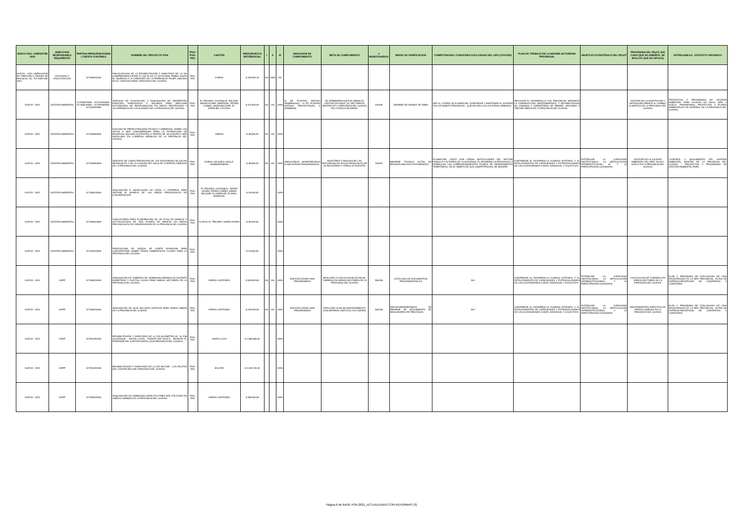| NUEVO 2021 / ARRASTRE 2020 | DIRECCIÓN RESPONSABLE REQUIRENTE | PARTIDA PRESUPUESTARIA / CUENTA CONTABLE | NOMBRE DEL PROYECTO POA | POA / POA-PAC | CANTÓN | PRESUPUESTO REFERENCIAL | I | II | III | INDICADOR DE CUMPLIMIENTO | META DE CUMPLIMIENTO | # BENEFICIARIOS | MEDIO DE VERIFICACION | COMPETENCIAS / FUNCIONES EXCLUSIVAS DEL GPG (COOTAD) | PLAN DE TRABAJO DE LA MAXIMA AUTORIDAD PROVINCIAL | OBJETIVO ESTRATÉGICO DEL PDyOT | PROGRAMA DEL PDyOT (EN CASO QUE NO AMERITE, SE INCLUYE QUE NO APLICA) | ENTREGABLES - ESTATUTO ORGÁNICO |
| --- | --- | --- | --- | --- | --- | --- | --- | --- | --- | --- | --- | --- | --- | --- | --- | --- | --- | --- |
| NUEVO - 2021 UNIFICACION DE DIRECION A TRAVES DE Resolución No. PG-SGR-028-2021 | ESTUDIOS Y FISCALIZACION | 417306040100 | FISCALIZACION DE LA REHABILITACIÓN Y ASFALTADO DE LA VÍA COMPRENDIDA DESDE EL KM 20 DE LA VÍA DURAN TAMBO HASTA EL INGRESO A LA CABECERA DE LA PARROQUIA TAURA UBICADA EN EL CANTÓN DURAN, PROVINCIA DEL GUAYAS. | POA - PAC | DURAN | $ 155.692,18 | 0% | 100% | 0% | | | | | | | | | |
| NUEVO - 2021 | GESTIÓN AMBIENTAL | 417306070000 - 417315150000 - 417308140000 - 417302360000 - 417302020000 | SERVICIO DE PLANTACION Y ADQUISICION DE DIFERENTES ESPECIES FORESTALES E INSUMOS PARA IMPULSAR ACTIVIDADES DE RESTAURACION EN AREAS PROTEGIDAS Y VULNERABLES DE LOCALIDADES DE LA PROVINCIA DEL GUAYAS | POA - PAC | EL TRIUNFO, GUAYAQUIL, BALZAR, ISIDRO AYORA, NARANJAL, PEDRO CARBO, SIMÓN BOLÍVAR, EL EMPALME o PLAYAS | $ 210.600,00 | 0% | 0% | 100% | (# DE PLANTAS NATIVAS SEMBRADAS) / (# DE PLANTAS NATIVAS PROYECTADAS A SEMBRAR) | SE SEMBRARAN 6.875,00 ÁRBOLES NATIVOS EN ONCE (11) HECTÁREAS DENTRO DE LA PROVINCIA DEL GUAYAS EN LA ÉPOCA INVERNAL | 240400 | INFORME DE AVANCE DE OBRA | ART.42, LITERAL B) PLANIFICAR, CONSTRUIR Y MANTENER EL SISTEMA VIAL DE AMBITO PROVINCIAL , QUE NO INCLUYA LAS ZONAS URBANAS | IMPULSAR EL DESARROLLO VIAL PROVINCIAL MEDIANTE LA CONSRUCCION, MANTENIMIENTO, Y REHABILITACION DE CAMINOS Y CARRETERAS DE PRIMER, SEGUNDO Y TERCER ORDEN DE LA PROVINCIA DEL GUAYAS | | GESTIÓN DE LA ADAPTACIÓN Y MITIGACIÓN FRENTE AL CAMBIO CLIMÁTICO DE LA PROVINCIA DEL GUAYAS | PROYECTOS Y PROGRAMAS DE GESTIÓN AMBIENTAL PARA CALIDAD DE AGUA, AIRE Y SUELO. *PROGRAMAS, PROYECTOS Y PLANES AMBIENTALES EN GENERAL EN LA PROVINCIA DEL GUAYAS |
| NUEVO - 2021 | GESTIÓN AMBIENTAL | 417306050000 | ESTUDIO DE PREFACTIBILIDAD TÉCNICA Y AMBIENTAL SOBRE LOS SITIOS A SER CONSIDERADOS PARA LA EXTRACCIÓN DE RESIDUOS SÓLIDOS FLOTANTES A TRAVÉS DE UN EQUIPO A SER INSTALADO EN CUERPOS HÍDRICOS DE LA PROVINCIA DEL GUAYAS | POA - PAC | VARIOS | $ 38.000,00 | 0% | 0% | 100% | | | | | | | | | |
| NUEVO - 2021 | GESTIÓN AMBIENTAL | 417306090000 | SERVICIO DE CARACTERIZACIÓN DE LAS DESCARGAS DE AGUAS RESIDUALES Y DE LA CALIDAD DEL AGUA DE CUERPOS HÍDRICOS DE LA PROVINCIA DEL GUAYAS | POA - PAC | DURAN, MILAGRO, DAULE, SAMBORONDÓN | $ 38.000,00 | 0% | 0% | 100% | #INDUSTRIAS MONITOREADAS /# INDUSTRIAS PROGRAMADAS | MUESTREO Y ANÁLISIS DE LAS DESCARGAS DE AGUAS RESIDUALES DE 40 INDUSTRIAS Y OTRAS 10 FUENTES | 118190 | INFORME TECNICO ACTAS DE REUNION ARCHIVO FOTOGRÁFICO | PLANIFICAR, JUNTO CON OTRAS INSTITUCIONES DEL SECTOR PÚBLICO Y ACTORES DE LA SOCIEDAD, EL DESARROLLO PROVINCIAL Y FORMULAR LOS CORRESPONDIENTES PLANES DE ORDENAMIENTO TERRITORIAL, EN EL ÁMBITO DE SUS COMPETENCIAS, DE MANERA | CONTRIBUIR AL DESARROLLO HUMANO INTEGRAL Y AL FOTALECIMIENTO DE CAPACIDADES Y POTENCIALIDADES DE LOS GUAYASENSES A NIVEL INDIVIDUAL Y COLECTIVO | POTENCIAR LA CAPACIDAD INSTITUCIONAL, LA ARTICULACION INTERINSTITUCION AL Y LA PARTICIPACION CIUDADANA | GESTIÓN DE LA CALIDAD AMBIENTAL DEL AIRE, AGUA Y SUELO EN LA PROVINCIA DEL GUAYAS | *CONTROL Y SEGUIMIENTO DEL SISTEMA AMBIENTAL DENTRO DE LA PROVINCIA DEL GUAYAS. * PROYECTOS Y PROGRAMAS DE GESTIÓN AMBIENTAL PARA |
| NUEVO - 2021 | GESTIÓN AMBIENTAL | 417308110000 | ADQUISICIÓN E INSTALACIÓN DE HITOS Y LETREROS PARA APOYAR AL MANEJO DE LAS ÁREAS PROVINCIALES DE CONSERVACIÓN | POA - PAC | EL TRIUNFO, GUAYAQUIL, ISIDRO AYORA, PEDRO CARBO, SIMON BOLIVAR, EL EMPALME, PLAYAS, NARANJAL | $ 40.000,00 | | | 100% | | | | | | | | | |
| NUEVO - 2021 | GESTIÓN AMBIENTAL | 417306010000 | CONSULTORÍA PARA ELABORACIÓN DE UN PLAN DE MANEJO Y ACTUALIZACIÓN DE DOS PLANES DE MANEJO EN ÁREAS PROVINCIALES DE CONSERVACIÓN DE LA PROVINCIA DEL GUAYAS | POA - PAC | PLAYAS, EL TRIUNFO, ISIDRO AYORA | $ 35.000,00 | | | 100% | | | | | | | | | |
| NUEVO - 2021 | GESTIÓN AMBIENTAL | 417302220000 | PRODUCCIÓN DE VIDEOS DE CORTA DURACIÓN PARA CONCIENTIZAR SOBRE TEMAS AMBIENTALES CLAVES PARA LA PROVINCIA DEL GUAYAS | POA - PAC | | $ 10.000,00 | | | 100% | | | | | | | | | |
| NUEVO - 2021 | OOPP | 417308110000 | ADQUISICION DE TUBERIAS DE HORMIGON ARMADO DE DISTINTO DIAMETROS Y DUCTOS CAJON PARA VARIOS SECTORES EN LA PROVINCIA DEL GUAYAS | POA - PAC | VARIOS CANTONES | $ 500.000,00 | 0% | 0% | 100% | #KM EJECUTADO /#KM PROGRAMADO | REALIZAR LA COLOCACION DE 500 ML TUBERIAS EN VARIOS SECTORES DE LA PROVINCIA DEL GUAYAS | 565428 | CATÁLOGO DE DOCUMENTOS PROCEDIMENTALES | N/A | CONTRIBUIR AL DESARROLLO HUMANO INTEGRAL Y AL FOTALECIMIENTO DE CAPACIDADES Y POTENCIALIDADES DE LOS GUAYASENSES A NIVEL INDIVIDUAL Y COLECTIVO | POTENCIAR LA CAPACIDAD INSTITUCIONAL, LA ARTICULACIÓN INTERINSTITUCIONAL Y LA PARTICIPACIÓN CIUDADANA | COLOCACION DE TUBERIAS EN VARIOS SECTORES DE LA PROVINCIA DEL GUAYAS | PLAN Y PROGRAMA DE EVALUACION DE VIAS REGISTRADAS EN LA RED PROVINCIAL. ACTAS DE ENTREGA-RECEPCION DE CONTRATOS Y CONVENIOS |
| NUEVO - 2021 | OOPP | 417308110000 | ADQUISICION DE AC20 INCLUIDO ADITIVOS PARA VARIAS OBRAS DE LA PROVINCIA DEL GUAYAS | POA - PAC | VARIOS CANTONES | $ 240.000,00 | 0% | 0% | 100% | #KM EJECUTADO /#KM PROGRAMADO | REALIZAR 10 KM DE MANTENIMIENTO CON MATERIAL ASFLTICO, EN 4 MESES | 565428 | OFICIOS/MEMORANDOS DE INFORME DE SEGUIMIENTO DE INDICADORES DE PROCESOS | N/A | CONTRIBUIR AL DESARROLLO HUMANO INTEGRAL Y AL FOTALECIMIENTO DE CAPACIDADES Y POTENCIALIDADES DE LOS GUAYASENSES A NIVEL INDIVIDUAL Y COLECTIVO | POTENCIAR LA CAPACIDAD INSTITUCIONAL, LA ARTICULACIÓN INTERINSTITUCIONAL Y LA PARTICIPACIÓN CIUDADANA | MANTENIMIENTO ASFALTICO DE VARIOS CAMINOS EN LA PROVINCIA DEL GUAYAS | PLAN Y PROGRAMA DE EVALUACION DE VIAS REGISTRADAS EN LA RED PROVINCIAL. ACTAS DE ENTREGA-RECEPCION DE CONTRATOS Y CONVENIOS |
| NUEVO - 2021 | OOPP | 417501050100 | REHABILITACIÓN Y ASFALTADO DE LA VÍA KILOMETRO 61. 34 E48 (GUAYAQUIL - SANTA LUCÍA) - PUENTE RÍO DAULE - RECINTO EL PORVENIR DEL CANTÓN SANTA LUCÍA PROVINCIA DEL GUAYAS | POA - PAC | SANTA LUCIA | $ 1.585.080,64 | | | 100% | | | | | | | | | |
| NUEVO - 2021 | OOPP | 417501050100 | REHABILITACIÓN Y ASFALTADO DE LA VÍA BALZAR - LOS PALITOS DEL CANTÓN BALZAR, PROVINCIA DEL GUAYAS | POA - PAC | BALZAR | $ 3.249.130,34 | | | 100% | | | | | | | | | |
| NUEVO - 2021 | OOPP | 417308110000 | ADQUISICIÓN DE HORMIGÓN ASFÁLTICO PARA SER UTILIZADO EN VARIOS CAMINOS DE LA PROVINCIA DEL GUAYAS | POA - PAC | VARIOS CANTONES | $ 380.000,00 | | | 100% | | | | | | | | | |
Página 6 de BASE POA 2021_ACTUALIZADO CON REFORMAS (3)